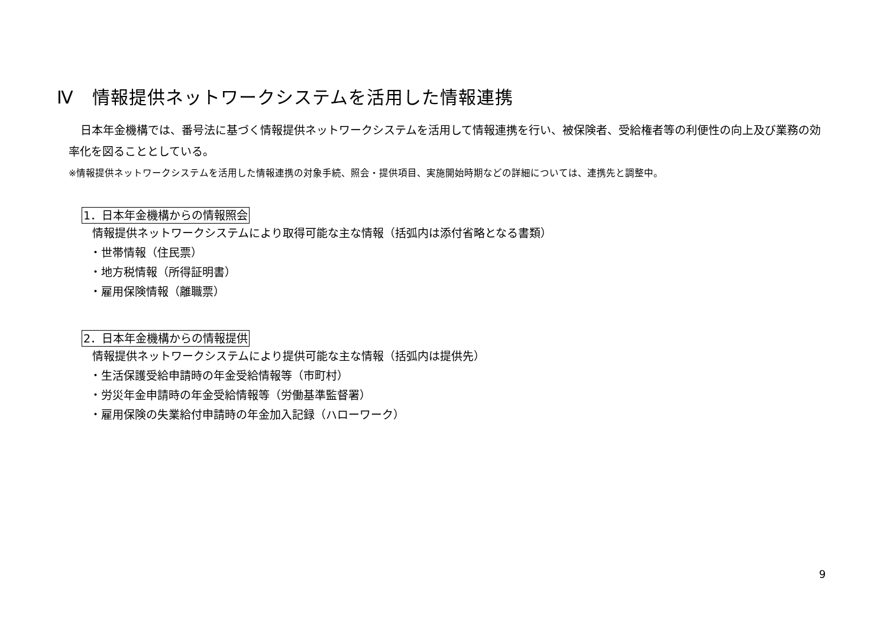Ⅳ　情報提供ネットワークシステムを活用した情報連携
日本年金機構では、番号法に基づく情報提供ネットワークシステムを活用して情報連携を行い、被保険者、受給権者等の利便性の向上及び業務の効率化を図ることとしている。
※情報提供ネットワークシステムを活用した情報連携の対象手続、照会・提供項目、実施開始時期などの詳細については、連携先と調整中。
1．日本年金機構からの情報照会
情報提供ネットワークシステムにより取得可能な主な情報（括弧内は添付省略となる書類）
・世帯情報（住民票）
・地方税情報（所得証明書）
・雇用保険情報（離職票）
2．日本年金機構からの情報提供
情報提供ネットワークシステムにより提供可能な主な情報（括弧内は提供先）
・生活保護受給申請時の年金受給情報等（市町村）
・労災年金申請時の年金受給情報等（労働基準監督署）
・雇用保険の失業給付申請時の年金加入記録（ハローワーク）
9